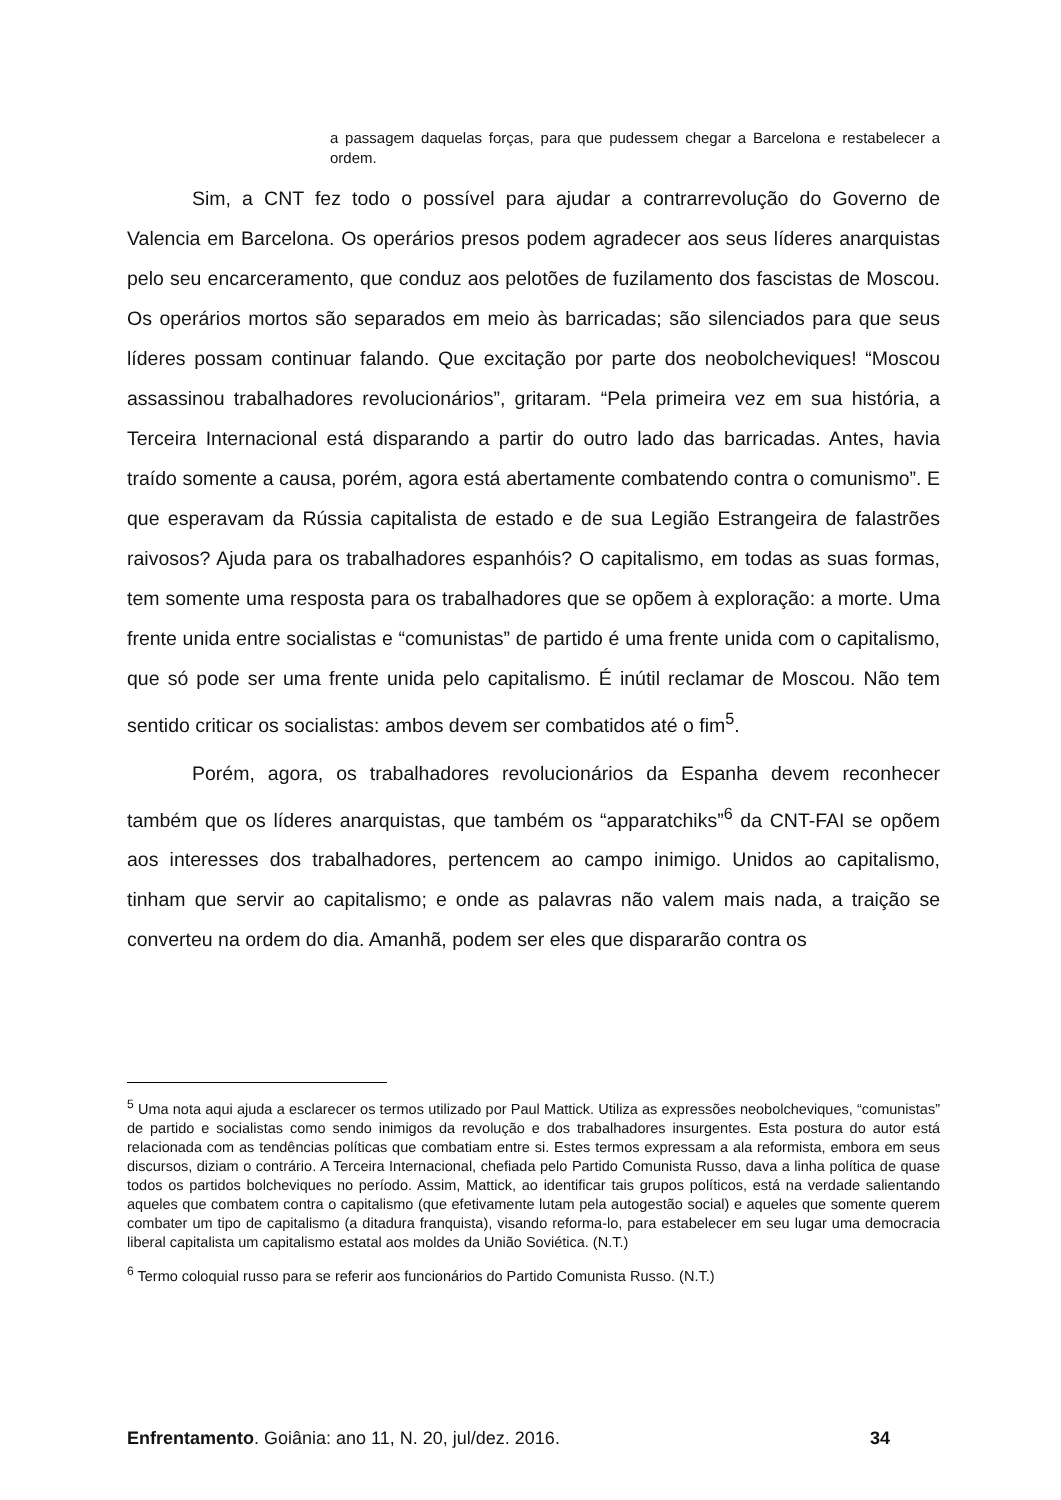a passagem daquelas forças, para que pudessem chegar a Barcelona e restabelecer a ordem.
Sim, a CNT fez todo o possível para ajudar a contrarrevolução do Governo de Valencia em Barcelona. Os operários presos podem agradecer aos seus líderes anarquistas pelo seu encarceramento, que conduz aos pelotões de fuzilamento dos fascistas de Moscou. Os operários mortos são separados em meio às barricadas; são silenciados para que seus líderes possam continuar falando. Que excitação por parte dos neobolcheviques! “Moscou assassinou trabalhadores revolucionários”, gritaram. “Pela primeira vez em sua história, a Terceira Internacional está disparando a partir do outro lado das barricadas. Antes, havia traído somente a causa, porém, agora está abertamente combatendo contra o comunismo”. E que esperavam da Rússia capitalista de estado e de sua Legião Estrangeira de falastrões raivosos? Ajuda para os trabalhadores espanhóis? O capitalismo, em todas as suas formas, tem somente uma resposta para os trabalhadores que se opõem à exploração: a morte. Uma frente unida entre socialistas e “comunistas” de partido é uma frente unida com o capitalismo, que só pode ser uma frente unida pelo capitalismo. É inútil reclamar de Moscou. Não tem sentido criticar os socialistas: ambos devem ser combatidos até o fim<sup>5</sup>.
Porém, agora, os trabalhadores revolucionários da Espanha devem reconhecer também que os líderes anarquistas, que também os “apparatchiks”<sup>6</sup> da CNT-FAI se opõem aos interesses dos trabalhadores, pertencem ao campo inimigo. Unidos ao capitalismo, tinham que servir ao capitalismo; e onde as palavras não valem mais nada, a traição se converteu na ordem do dia. Amanhã, podem ser eles que dispararão contra os
<sup>5</sup> Uma nota aqui ajuda a esclarecer os termos utilizado por Paul Mattick. Utiliza as expressões neobolcheviques, “comunistas” de partido e socialistas como sendo inimigos da revolução e dos trabalhadores insurgentes. Esta postura do autor está relacionada com as tendências políticas que combatiam entre si. Estes termos expressam a ala reformista, embora em seus discursos, diziam o contrário. A Terceira Internacional, chefiada pelo Partido Comunista Russo, dava a linha política de quase todos os partidos bolcheviques no período. Assim, Mattick, ao identificar tais grupos políticos, está na verdade salientando aqueles que combatem contra o capitalismo (que efetivamente lutam pela autogestão social) e aqueles que somente querem combater um tipo de capitalismo (a ditadura franquista), visando reforma-lo, para estabelecer em seu lugar uma democracia liberal capitalista um capitalismo estatal aos moldes da União Soviética. (N.T.)
<sup>6</sup> Termo coloquial russo para se referir aos funcionários do Partido Comunista Russo. (N.T.)
Enfrentamento. Goiânia: ano 11, N. 20, jul/dez. 2016. 34